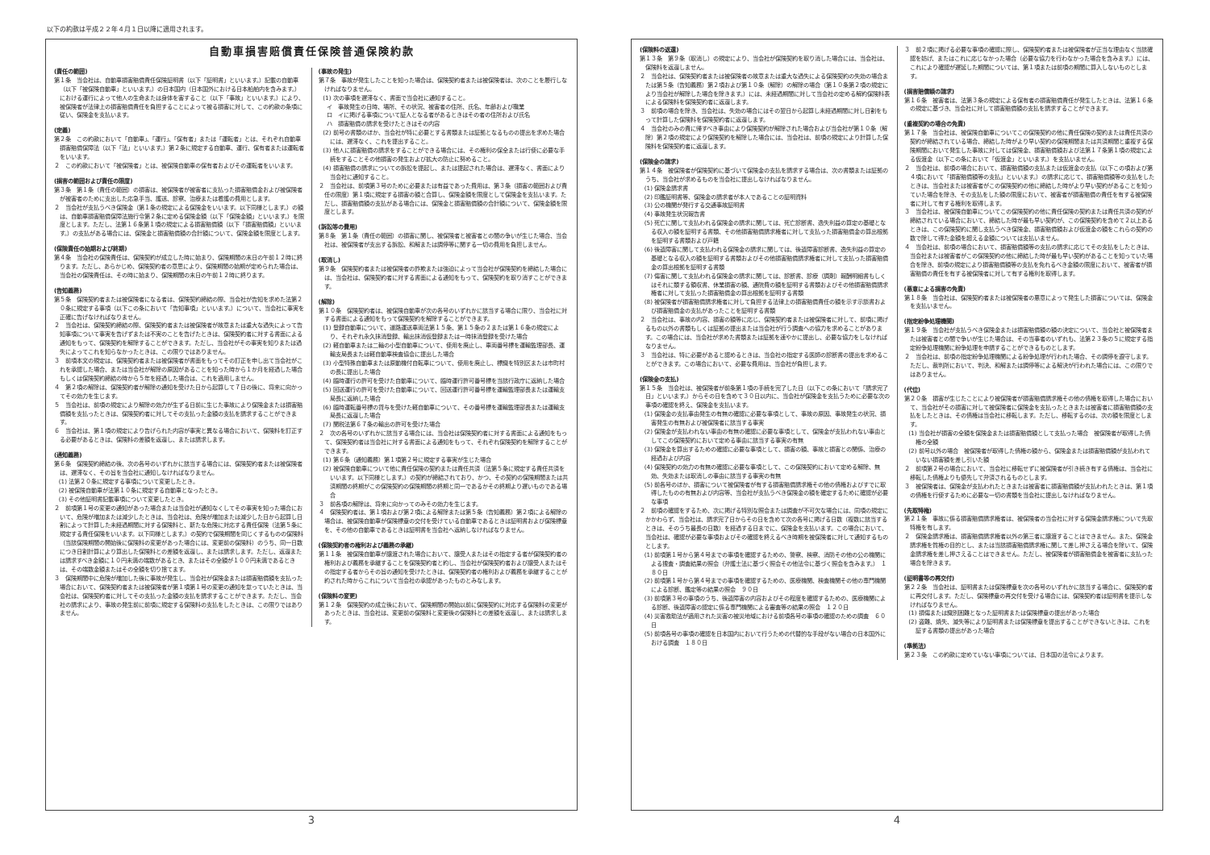以下の約款は平成２２年４月１日以降に適用されます。
自動車損害賠償責任保険普通保険約款
(責任の範囲)
第１条　当会社は、自動車損害賠償責任保険証明書（以下「証明書」といいます。）記載の自動車（以下「被保険自動車」といいます。）の日本国内（日本国外における日本船舶内を含みます。）における運行によって他人の生命または身体を害すること（以下「事故」といいます。）により、被保険者が法律上の損害賠償責任を負担することによって被る損害に対して、この約款の条項に従い、保険金を支払います。
(定義)
第２条　この約款において「自動車」、「運行」、「保有者」または「運転者」とは、それぞれ自動車損害賠償保障法（以下「法」といいます。）第２条に規定する自動車、運行、保有者または運転者をいいます。
２　この約款において「被保険者」とは、被保険自動車の保有者およびその運転者をいいます。
(損害の範囲および責任の限度)
第３条　第１条（責任の範囲）の損害は、被保険者が被害者に支払った損害賠償金および被保険者が被害者のために支出した応急手当、護送、診察、治療または看護の費用とします。
２　当会社が支払うべき保険金（第１条の規定による保険金をいいます。以下同様とします。）の額は、自動車損害賠償保障法施行令第２条に定める保険金額（以下「保険金額」といいます。）を限度とします。ただし、法第１６条第１項の規定による損害賠償額（以下「損害賠償額」といいます。）の支払がある場合には、保険金と損害賠償額の合計額について、保険金額を限度とします。
(保険責任の始期および終期)
第４条　当会社の保険責任は、保険契約が成立した時に始まり、保険期間の末日の午前１２時に終ります。ただし、あらかじめ、保険契約者の意思により、保険期間の始期が定められた場合は、当会社の保険責任は、その時に始まり、保険期間の末日の午前１２時に終ります。
(告知義務)
第５条　保険契約者または被保険者になる者は、保険契約締結の際、当会社が告知を求めた法第２０条に規定する事項（以下この条において「告知事項」といいます。）について、当会社に事実を正確に告げなければなりません。
２　当会社は、保険契約締結の際、保険契約者または被保険者が故意または重大な過失によって告知事項について事実を告げずまたは不実のことを告げたときは、保険契約者に対する書面による通知をもって、保険契約を解除することができます。ただし、当会社がその事実を知りまたは過失によってこれを知らなかったときは、この限りではありません。
３　前項本文の規定は、保険契約者または被保険者が書面をもってその訂正を申し出て当会社がこれを承認した場合、または当会社が解除の原因があることを知った時から１か月を経過した場合もしくは保険契約締結の時から５年を経過した場合は、これを適用しません。
４　第２項の解除は、保険契約者が解除の通知を受けた日から起算して７日の後に、将来に向かってその効力を生じます。
５　当会社は、前項の規定により解除の効力が生ずる日前に生じた事故により保険金または損害賠償額を支払ったときは、保険契約者に対してその支払った金額の支払を請求することができます。
６　当会社は、第１項の規定により告げられた内容が事実と異なる場合において、保険料を訂正する必要があるときは、保険料の差額を返還し、または請求します。
(通知義務)
第６条　保険契約締結の後、次の各号のいずれかに該当する場合には、保険契約者または被保険者は、遅滞なく、その旨を当会社に通知しなければなりません。
(1) 法第２０条に規定する事項について変更したとき。
(2) 被保険自動車が法第１０条に規定する自動車となったとき。
(3) その他証明書記載事項について変更したとき。
２　前項第１号の変更の通知があった場合または当会社が通知なくしてその事実を知った場合において、危険が増加または減少したときは、当会社は、危険が増加または減少した日から起算し日割によって計算した未経過期間に対する保険料と、新たな危険に対応する責任保険（法第５条に規定する責任保険をいいます。以下同様とします。）の契約で保険期間を同じくするものの保険料（当該保険期間の開始後に保険料の変更があった場合には、変更前の保険料）のうち、同一日数につき日割計算により算出した保険料との差額を返還し、または請求します。ただし、返還または請求すべき金額に１０円未満の端数があるとき、またはその全額が１００円未満であるときは、その端数金額またはその全額を切り捨てます。
３　保険期間中に危険が増加した後に事故が発生し、当会社が保険金または損害賠償額を支払った場合において、保険契約者または被保険者が第１項第１号の変更の通知を怠っていたときは、当会社は、保険契約者に対してその支払った金額の支払を請求することができます。ただし、当会社の請求により、事故の発生前に前項に規定する保険料の支払をしたときは、この限りではありません。
(事故の発生)
第７条　事故が発生したことを知った場合は、保険契約者または被保険者は、次のことを履行しなければなりません。
(1) 次の事項を遅滞なく、書面で当会社に通知すること。
イ　事故発生の日時、場所、その状況、被害者の住所、氏名、年齢および職業
ロ　イに掲げる事項について証人となる者があるときはその者の住所および氏名
ハ　損害賠償の請求を受けたときはその内容
(2) 前号の書類のほか、当会社が特に必要とする書類または証拠となるものの提出を求めた場合には、遅滞なく、これを提出すること。
(3) 他人に損害賠償の請求をすることができる場合には、その権利の保全または行使に必要な手続をすることその他損害の発生および拡大の防止に努めること。
(4) 損害賠償の請求についての訴訟を提起し、または提起された場合は、遅滞なく、書面により当会社に通知すること。
２　当会社は、前項第３号のために必要または有益であった費用は、第３条（損害の範囲および責任の限度）第１項に規定する損害の額と合算し、保険金額を限度として保険金を支払います。ただし、損害賠償額の支払がある場合には、保険金と損害賠償額の合計額について、保険金額を限度とします。
(訴訟等の費用)
第８条　第１条（責任の範囲）の損害に関し、被保険者と被害者との間の争いが生じた場合、当会社は、被保険者が支出する訴訟、和解または調停等に関する一切の費用を負担しません。
(取消し)
第９条　保険契約者または被保険者の詐欺または強迫によって当会社が保険契約を締結した場合には、当会社は、保険契約者に対する書面による通知をもって、保険契約を取り消すことができます。
(解除)
第１０条　保険契約者は、被保険自動車が次の各号のいずれかに該当する場合に限り、当会社に対する書面による通知をもって保険契約を解除することができます。
(1) 登録自動車について、道路運送車両法第１５条、第１５条の２または第１６条の規定により、それぞれ永久抹消登録、輸出抹消仮登録または一時抹消登録を受けた場合
(2) 軽自動車または二輪の小型自動車について、使用を廃止し、車両番号標を運輸監理部長、運輸支局長または軽自動車検査協会に提出した場合
(3) 小型特殊自動車または原動機付自転車について、使用を廃止し、標識を特別区または市町村の長に提出した場合
(4) 臨時運行の許可を受けた自動車について、臨時運行許可番号標を当該行政庁に返納した場合
(5) 回送運行の許可を受けた自動車について、回送運行許可番号標を運輸監理部長または運輸支局長に返納した場合
(6) 臨時運転番号標の貸与を受けた軽自動車について、その番号標を運輸監理部長または運輸支局長に返還した場合
(7) 関税法第６７条の輸出の許可を受けた場合
２　次の各号のいずれかに該当する場合には、当会社は保険契約者に対する書面による通知をもって、保険契約者は当会社に対する書面による通知をもって、それぞれ保険契約を解除することができます。
(1) 第６条（通知義務）第１項第２号に規定する事実が生じた場合
(2) 被保険自動車について他に責任保険の契約または責任共済（法第５条に規定する責任共済をいいます。以下同様とします。）の契約が締結されており、かつ、その契約の保険期間または共済期間の終期がこの保険契約の保険期間の終期と同一であるかその終期より遅いものである場合
３　前各項の解除は、将来に向かってのみその効力を生じます。
４　保険契約者は、第１項および第２項による解除または第５条（告知義務）第２項による解除の場合は、被保険自動車が保険標章の交付を受けている自動車であるときは証明書および保険標章を、その他の自動車であるときは証明書を当会社へ返納しなければなりません。
(保険契約者の権利および義務の承継)
第１１条　被保険自動車が譲渡された場合において、譲受人またはその指定する者が保険契約者の権利および義務を承継することを保険契約者と約し、当会社が保険契約者および譲受人またはその指定する者からその旨の通知を受けたときは、保険契約者の権利および義務を承継することが約された時からこれについて当会社の承認があったものとみなします。
(保険料の変更)
第１２条　保険契約の成立後において、保険期間の開始以前に保険契約に対応する保険料の変更があったときは、当会社は、変更前の保険料と変更後の保険料との差額を返還し、または請求します。
3
(保険料の返還)
第１３条　第９条（取消し）の規定により、当会社が保険契約を取り消した場合には、当会社は、保険料を返還しません。
２　当会社は、保険契約者または被保険者の故意または重大な過失による保険契約の失効の場合または第５条（告知義務）第２項および第１０条（解除）の解除の場合（第１０条第２項の規定により当会社が解除した場合を除きます。）には、未経過期間に対して当会社の定める解約保険料表による保険料を保険契約者に返還します。
３　前項の場合を除き、当会社は、失効の場合にはその翌日から起算し未経過期間に対し日割をもって計算した保険料を保険契約者に返還します。
４　当会社のみの責に帰すべき事由により保険契約が解除された場合および当会社が第１０条（解除）第２項の規定により保険契約を解除した場合には、当会社は、前項の規定により計算した保険料を保険契約者に返還します。
(保険金の請求)
第１４条　被保険者が保険契約に基づいて保険金の支払を請求する場合は、次の書類または証拠のうち、当会社が求めるものを当会社に提出しなければなりません。
(1) 保険金請求書
(2) 印鑑証明書等、保険金の請求者が本人であることの証明資料
(3) 公の機関が発行する交通事故証明書
(4) 事故発生状況報告書
(5) 死亡に関して支払われる保険金の請求に関しては、死亡診断書、逸失利益の算定の基礎となる収入の額を証明する書類、その他損害賠償請求権者に対して支払った損害賠償金の算出根拠を証明する書類および戸籍
(6) 後遺障害に関して支払われる保険金の請求に関しては、後遺障害診断書、逸失利益の算定の基礎となる収入の額を証明する書類およびその他損害賠償請求権者に対して支払った損害賠償金の算出根拠を証明する書類
(7) 傷害に関して支払われる保険金の請求に関しては、診断書、診療（調剤）報酬明細書もしくはそれに類する領収書、休業損害の額、通院費の額を証明する書類およびその他損害賠償請求権者に対して支払った損害賠償金の算出根拠を証明する書類
(8) 被保険者が損害賠償請求権者に対して負担する法律上の損害賠償責任の額を示す示談書および損害賠償金の支払があったことを証明する書類
２　当会社は、事故の内容、損害の額等に応じ、保険契約者または被保険者に対して、前項に掲げるもの以外の書類もしくは証拠の提出または当会社が行う調査への協力を求めることがあります。この場合には、当会社が求めた書類または証拠を速やかに提出し、必要な協力をしなければなりません。
３　当会社は、特に必要があると認めるときは、当会社の指定する医師の診断書の提出を求めることができます。この場合において、必要な費用は、当会社が負担します。
(保険金の支払)
第１５条　当会社は、被保険者が前条第１項の手続を完了した日（以下この条において「請求完了日」といいます。）からその日を含めて３０日以内に、当会社が保険金を支払うために必要な次の事項の確認を終え、保険金を支払います。
(1) 保険金の支払事由発生の有無の確認に必要な事項として、事故の原因、事故発生の状況、損害発生の有無および被保険者に該当する事実
(2) 保険金が支払われない事由の有無の確認に必要な事項として、保険金が支払われない事由としてこの保険契約において定める事由に該当する事実の有無
(3) 保険金を算出するための確認に必要な事項として、損害の額、事故と損害との関係、治療の経過および内容
(4) 保険契約の効力の有無の確認に必要な事項として、この保険契約において定める解除、無効、失効または取消しの事由に該当する事実の有無
(5) 前各号のほか、損害について被保険者が有する損害賠償請求権その他の債権およびすでに取得したものの有無および内容等、当会社が支払うべき保険金の額を確定するために確認が必要な事項
２　前項の確認をするため、次に掲げる特別な照会または調査が不可欠な場合には、同項の規定にかかわらず、当会社は、請求完了日からその日を含めて次の各号に掲げる日数（複数に該当するときは、そのうち最長の日数）を経過する日までに、保険金を支払います。この場合において、当会社は、確認が必要な事項およびその確認を終えるべき時期を被保険者に対して通知するものとします。
(1) 前項第１号から第４号までの事項を確認するための、警察、検察、消防その他の公の機関による捜査・調査結果の照会（弁護士法に基づく照会その他法令に基づく照会を含みます。）　１８０日
(2) 前項第１号から第４号までの事項を確認するための、医療機関、検査機関その他の専門機関による診断、鑑定等の結果の照会　９０日
(3) 前項第３号の事項のうち、後遺障害の内容およびその程度を確認するための、医療機関による診断、後遺障害の認定に係る専門機関による審査等の結果の照会　１２０日
(4) 災害救助法が適用された災害の被災地域における前項各号の事項の確認のための調査　６０日
(5) 前項各号の事項の確認を日本国内において行うための代替的な手段がない場合の日本国外における調査　１８０日
３　前２項に掲げる必要な事項の確認に際し、保険契約者または被保険者が正当な理由なく当該確認を妨げ、またはこれに応じなかった場合（必要な協力を行わなかった場合を含みます。）には、これにより確認が遅延した期間については、第１項または前項の期間に算入しないものとします。
(損害賠償額の請求)
第１６条　被害者は、法第３条の規定による保有者の損害賠償責任が発生したときは、法第１６条の規定に基づき、当会社に対して損害賠償額の支払を請求することができます。
(重複契約の場合の免責)
第１７条　当会社は、被保険自動車についてこの保険契約の他に責任保険の契約または責任共済の契約が締結されている場合、締結した時がより早い契約の保険期間または共済期間と重複する保険期間において発生した事故に対しては保険金、損害賠償額および法第１７条第１項の規定による仮渡金（以下この条において「仮渡金」といいます。）を支払いません。
２　当会社は、前項の場合において、損害賠償額の支払または仮渡金の支払（以下この項および第４項において「損害賠償額等の支払」といいます。）の請求に応じて、損害賠償額等の支払をしたときは、当会社または被害者がこの保険契約の他に締結した時がより早い契約があることを知っていた場合を除き、その支払をした額の限度において、被害者が損害賠償の責任を有する被保険者に対して有する権利を取得します。
３　当会社は、被保険自動車についてこの保険契約の他に責任保険の契約または責任共済の契約が締結されている場合において、締結した時が最も早い契約が、この保険契約を含めて２以上あるときは、この保険契約に関し支払うべき保険金、損害賠償額および仮渡金の額をこれらの契約の数で除して得た金額を超える金額については支払いません。
４　当会社は、前項の場合において、損害賠償額等の支払の請求に応じてその支払をしたときは、当会社または被害者がこの保険契約の他に締結した時が最も早い契約があることを知っていた場合を除き、前項の規定により損害賠償額等の支払を免れるべき金額の限度において、被害者が損害賠償の責任を有する被保険者に対して有する権利を取得します。
(悪意による損害の免責)
第１８条　当会社は、保険契約者または被保険者の悪意によって発生した損害については、保険金を支払いません。
(指定紛争処理機関)
第１９条　当会社が支払うべき保険金または損害賠償額の額の決定について、当会社と被保険者または被害者との間で争いが生じた場合は、その当事者のいずれも、法第２３条の５に規定する指定紛争処理機関に紛争処理を申請することができるものとします。
２　当会社は、前項の指定紛争処理機関による紛争処理が行われた場合、その調停を遵守します。ただし、裁判所において、判決、和解または調停等による解決が行われた場合には、この限りではありません。
(代位)
第２０条　損害が生じたことにより被保険者が損害賠償請求権その他の債権を取得した場合において、当会社がその損害に対して被保険者に保険金を支払ったときまたは被害者に損害賠償額の支払をしたときは、その債権は当会社に移転します。ただし、移転するのは、次の額を限度とします。
(1) 当会社が損害の全額を保険金または損害賠償額として支払った場合　被保険者が取得した債権の全額
(2) 前号以外の場合　被保険者が取得した債権の額から、保険金または損害賠償額が支払われていない損害額を差し引いた額
２　前項第２号の場合において、当会社に移転せずに被保険者が引き続き有する債権は、当会社に移転した債権よりも優先して弁済されるものとします。
３　被保険者は、保険金が支払われたときまたは被害者に損害賠償額が支払われたときは、第１項の債権を行使するために必要な一切の書類を当会社に提出しなければなりません。
(先取特権)
第２１条　事故に係る損害賠償請求権者は、被保険者の当会社に対する保険金請求権について先取特権を有します。
２　保険金請求権は、損害賠償請求権者以外の第三者に譲渡することはできません。また、保険金請求権を質権の目的とし、または当該損害賠償請求権に関して差し押さえる場合を除いて、保険金請求権を差し押さえることはできません。ただし、被保険者が損害賠償金を被害者に支払った場合を除きます。
(証明書等の再交付)
第２２条　当会社は、証明書または保険標章を次の各号のいずれかに該当する場合に、保険契約者に再交付します。ただし、保険標章の再交付を受ける場合には、保険契約者は証明書を提示しなければなりません。
(1) 損傷または識別困難となった証明書または保険標章の提出があった場合
(2) 盗難、焼失、滅失等により証明書または保険標章を提出することができないときは、これを証する書類の提出があった場合
(準拠法)
第２３条　この約款に定めていない事項については、日本国の法令によります。
4